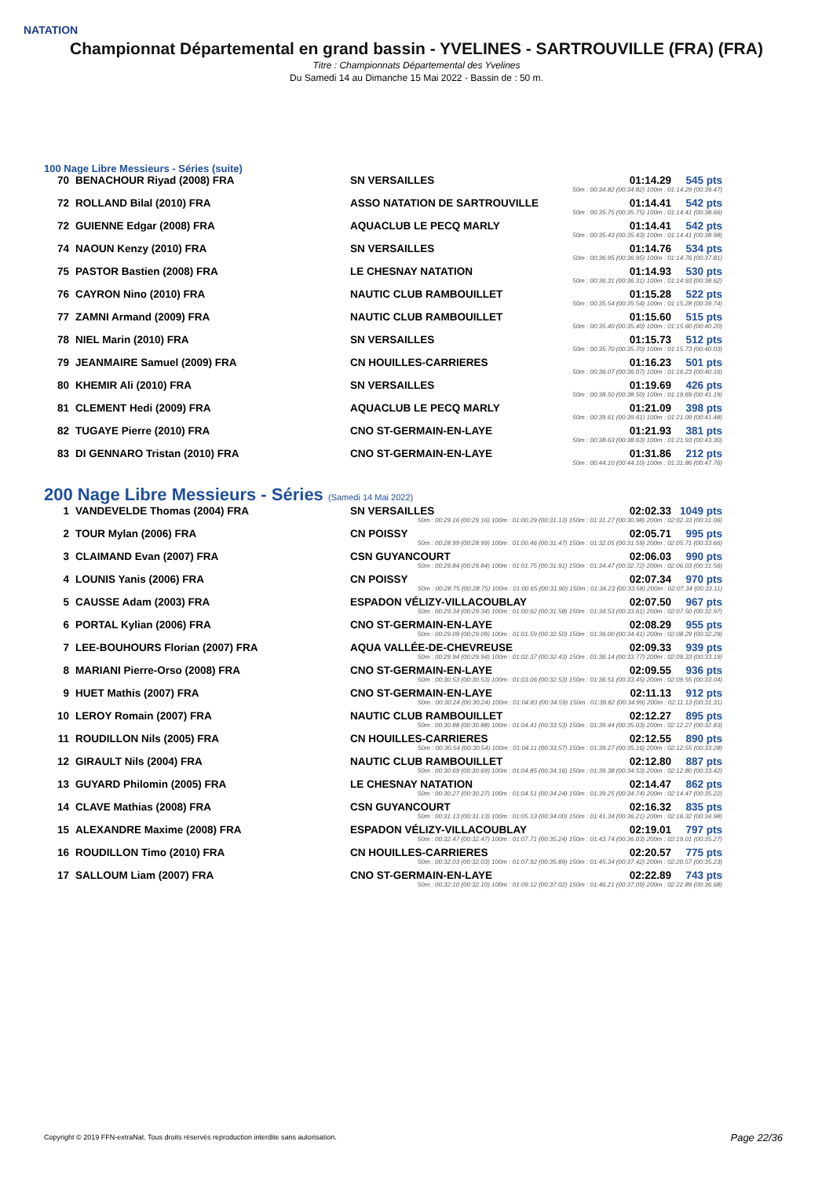NATATION
Championnat Départemental en grand bassin - YVELINES - SARTROUVILLE (FRA) (FRA)
Titre : Championnats Départemental des Yvelines
Du Samedi 14 au Dimanche 15 Mai 2022 - Bassin de : 50 m.
100 Nage Libre Messieurs - Séries (suite)
| 70 | BENACHOUR Riyad (2008) FRA | SN VERSAILLES | 01:14.29 | 545 pts |
| 50m : 00:34.82 (00:34.82) 100m : 01:14.29 (00:39.47) | | | | |
| 72 | ROLLAND Bilal (2010) FRA | ASSO NATATION DE SARTROUVILLE | 01:14.41 | 542 pts |
| 50m : 00:35.75 (00:35.75) 100m : 01:14.41 (00:38.66) | | | | |
| 72 | GUIENNE Edgar (2008) FRA | AQUACLUB LE PECQ MARLY | 01:14.41 | 542 pts |
| 50m : 00:35.43 (00:35.43) 100m : 01:14.41 (00:38.98) | | | | |
| 74 | NAOUN Kenzy (2010) FRA | SN VERSAILLES | 01:14.76 | 534 pts |
| 50m : 00:36.95 (00:36.95) 100m : 01:14.76 (00:37.81) | | | | |
| 75 | PASTOR Bastien (2008) FRA | LE CHESNAY NATATION | 01:14.93 | 530 pts |
| 50m : 00:36.31 (00:36.31) 100m : 01:14.93 (00:38.62) | | | | |
| 76 | CAYRON Nino (2010) FRA | NAUTIC CLUB RAMBOUILLET | 01:15.28 | 522 pts |
| 50m : 00:35.54 (00:35.54) 100m : 01:15.28 (00:39.74) | | | | |
| 77 | ZAMNI Armand (2009) FRA | NAUTIC CLUB RAMBOUILLET | 01:15.60 | 515 pts |
| 50m : 00:35.40 (00:35.40) 100m : 01:15.60 (00:40.20) | | | | |
| 78 | NIEL Marin (2010) FRA | SN VERSAILLES | 01:15.73 | 512 pts |
| 50m : 00:35.70 (00:35.70) 100m : 01:15.73 (00:40.03) | | | | |
| 79 | JEANMAIRE Samuel (2009) FRA | CN HOUILLES-CARRIERES | 01:16.23 | 501 pts |
| 50m : 00:36.07 (00:36.07) 100m : 01:16.23 (00:40.16) | | | | |
| 80 | KHEMIR Ali (2010) FRA | SN VERSAILLES | 01:19.69 | 426 pts |
| 50m : 00:38.50 (00:38.50) 100m : 01:19.69 (00:41.19) | | | | |
| 81 | CLEMENT Hedi (2009) FRA | AQUACLUB LE PECQ MARLY | 01:21.09 | 398 pts |
| 50m : 00:39.61 (00:39.61) 100m : 01:21.09 (00:41.48) | | | | |
| 82 | TUGAYE Pierre (2010) FRA | CNO ST-GERMAIN-EN-LAYE | 01:21.93 | 381 pts |
| 50m : 00:38.63 (00:38.63) 100m : 01:21.93 (00:43.30) | | | | |
| 83 | DI GENNARO Tristan (2010) FRA | CNO ST-GERMAIN-EN-LAYE | 01:31.86 | 212 pts |
| 50m : 00:44.10 (00:44.10) 100m : 01:31.86 (00:47.76) | | | | |
200 Nage Libre Messieurs - Séries (Samedi 14 Mai 2022)
| 1 | VANDEVELDE Thomas (2004) FRA | SN VERSAILLES | 02:02.33 | 1049 pts |
| 50m : 00:29.16 (00:29.16) 100m : 01:00.29 (00:31.13) 150m : 01:31.27 (00:30.98) 200m : 02:02.33 (00:31.06) | | | | |
| 2 | TOUR Mylan (2006) FRA | CN POISSY | 02:05.71 | 995 pts |
| 50m : 00:28.99 (00:28.99) 100m : 01:00.46 (00:31.47) 150m : 01:32.05 (00:31.59) 200m : 02:05.71 (00:33.66) | | | | |
| 3 | CLAIMAND Evan (2007) FRA | CSN GUYANCOURT | 02:06.03 | 990 pts |
| 50m : 00:29.84 (00:29.84) 100m : 01:01.75 (00:31.91) 150m : 01:34.47 (00:32.72) 200m : 02:06.03 (00:31.56) | | | | |
| 4 | LOUNIS Yanis (2006) FRA | CN POISSY | 02:07.34 | 970 pts |
| 50m : 00:28.75 (00:28.75) 100m : 01:00.65 (00:31.90) 150m : 01:34.23 (00:33.58) 200m : 02:07.34 (00:33.11) | | | | |
| 5 | CAUSSE Adam (2003) FRA | ESPADON VÉLIZY-VILLACOUBLAY | 02:07.50 | 967 pts |
| 50m : 00:29.34 (00:29.34) 100m : 01:00.92 (00:31.58) 150m : 01:34.53 (00:33.61) 200m : 02:07.50 (00:32.97) | | | | |
| 6 | PORTAL Kylian (2006) FRA | CNO ST-GERMAIN-EN-LAYE | 02:08.29 | 955 pts |
| 50m : 00:29.09 (00:29.09) 100m : 01:01.59 (00:32.50) 150m : 01:36.00 (00:34.41) 200m : 02:08.29 (00:32.29) | | | | |
| 7 | LEE-BOUHOURS Florian (2007) FRA | AQUA VALLÉE-DE-CHEVREUSE | 02:09.33 | 939 pts |
| 50m : 00:29.94 (00:29.94) 100m : 01:02.37 (00:32.43) 150m : 01:36.14 (00:33.77) 200m : 02:09.33 (00:33.19) | | | | |
| 8 | MARIANI Pierre-Orso (2008) FRA | CNO ST-GERMAIN-EN-LAYE | 02:09.55 | 936 pts |
| 50m : 00:30.53 (00:30.53) 100m : 01:03.06 (00:32.53) 150m : 01:36.51 (00:33.45) 200m : 02:09.55 (00:33.04) | | | | |
| 9 | HUET Mathis (2007) FRA | CNO ST-GERMAIN-EN-LAYE | 02:11.13 | 912 pts |
| 50m : 00:30.24 (00:30.24) 100m : 01:04.83 (00:34.59) 150m : 01:39.82 (00:34.99) 200m : 02:11.13 (00:31.31) | | | | |
| 10 | LEROY Romain (2007) FRA | NAUTIC CLUB RAMBOUILLET | 02:12.27 | 895 pts |
| 50m : 00:30.88 (00:30.88) 100m : 01:04.41 (00:33.53) 150m : 01:39.44 (00:35.03) 200m : 02:12.27 (00:32.83) | | | | |
| 11 | ROUDILLON Nils (2005) FRA | CN HOUILLES-CARRIERES | 02:12.55 | 890 pts |
| 50m : 00:30.54 (00:30.54) 100m : 01:04.11 (00:33.57) 150m : 01:39.27 (00:35.16) 200m : 02:12.55 (00:33.28) | | | | |
| 12 | GIRAULT Nils (2004) FRA | NAUTIC CLUB RAMBOUILLET | 02:12.80 | 887 pts |
| 50m : 00:30.69 (00:30.69) 100m : 01:04.85 (00:34.16) 150m : 01:39.38 (00:34.53) 200m : 02:12.80 (00:33.42) | | | | |
| 13 | GUYARD Philomin (2005) FRA | LE CHESNAY NATATION | 02:14.47 | 862 pts |
| 50m : 00:30.27 (00:30.27) 100m : 01:04.51 (00:34.24) 150m : 01:39.25 (00:34.74) 200m : 02:14.47 (00:35.22) | | | | |
| 14 | CLAVE Mathias (2008) FRA | CSN GUYANCOURT | 02:16.32 | 835 pts |
| 50m : 00:31.13 (00:31.13) 100m : 01:05.13 (00:34.00) 150m : 01:41.34 (00:36.21) 200m : 02:16.32 (00:34.98) | | | | |
| 15 | ALEXANDRE Maxime (2008) FRA | ESPADON VÉLIZY-VILLACOUBLAY | 02:19.01 | 797 pts |
| 50m : 00:32.47 (00:32.47) 100m : 01:07.71 (00:35.24) 150m : 01:43.74 (00:36.03) 200m : 02:19.01 (00:35.27) | | | | |
| 16 | ROUDILLON Timo (2010) FRA | CN HOUILLES-CARRIERES | 02:20.57 | 775 pts |
| 50m : 00:32.03 (00:32.03) 100m : 01:07.92 (00:35.89) 150m : 01:45.34 (00:37.42) 200m : 02:20.57 (00:35.23) | | | | |
| 17 | SALLOUM Liam (2007) FRA | CNO ST-GERMAIN-EN-LAYE | 02:22.89 | 743 pts |
| 50m : 00:32.10 (00:32.10) 100m : 01:09.12 (00:37.02) 150m : 01:46.21 (00:37.09) 200m : 02:22.89 (00:36.68) | | | | |
Copyright © 2019 FFN-extraNat. Tous droits réservés reproduction interdite sans autorisation.
Page 22/36